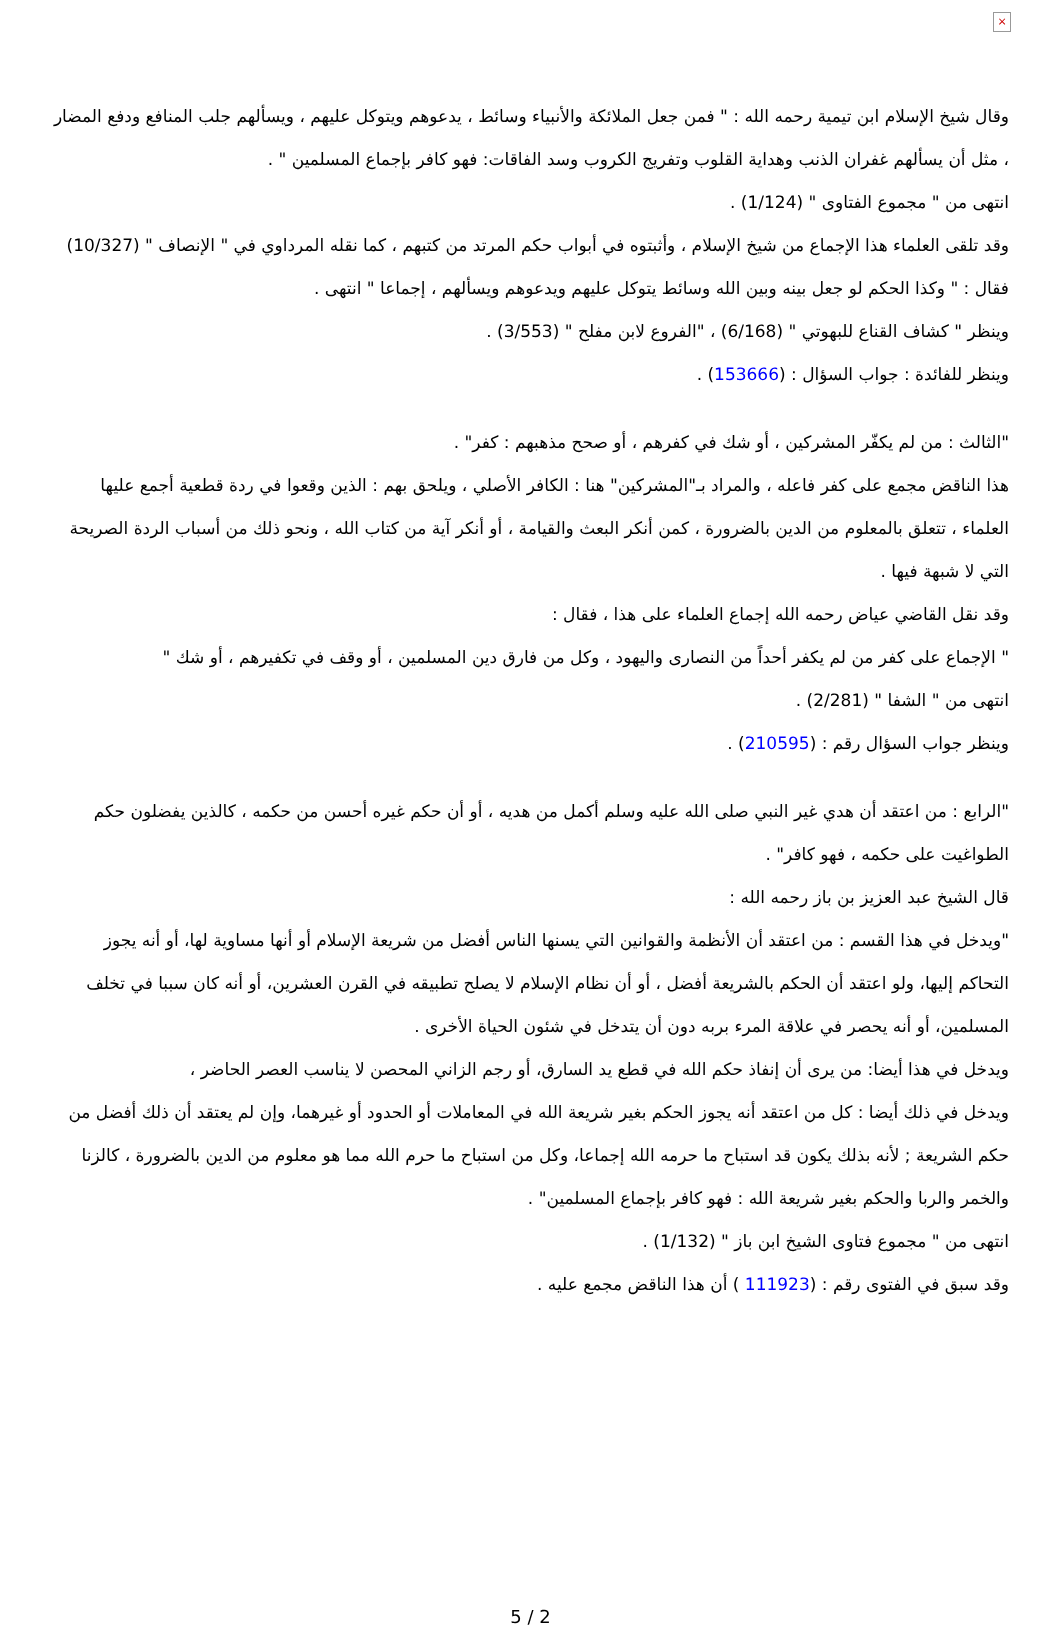×
وقال شيخ الإسلام ابن تيمية رحمه الله : " فمن جعل الملائكة والأنبياء وسائط ، يدعوهم ويتوكل عليهم ، ويسألهم جلب المنافع ودفع المضار ، مثل أن يسألهم غفران الذنب وهداية القلوب وتفريج الكروب وسد الفاقات: فهو كافر بإجماع المسلمين " .
انتهى من " مجموع الفتاوى " (1/124) .
وقد تلقى العلماء هذا الإجماع من شيخ الإسلام ، وأثبتوه في أبواب حكم المرتد من كتبهم ، كما نقله المرداوي في " الإنصاف " (10/327) فقال : " وكذا الحكم لو جعل بينه وبين الله وسائط يتوكل عليهم ويدعوهم ويسألهم ، إجماعا " انتهى .
وينظر " كشاف القناع للبهوتي " (6/168) ، "الفروع لابن مفلح " (3/553) .
وينظر للفائدة : جواب السؤال : (153666) .
"الثالث : من لم يكفّر المشركين ، أو شك في كفرهم ، أو صحح مذهبهم : كفر" .
هذا الناقض مجمع على كفر فاعله ، والمراد بـ"المشركين" هنا : الكافر الأصلي ، ويلحق بهم : الذين وقعوا في ردة قطعية أجمع عليها العلماء ، تتعلق بالمعلوم من الدين بالضرورة ، كمن أنكر البعث والقيامة ، أو أنكر آية من كتاب الله ، ونحو ذلك من أسباب الردة الصريحة التي لا شبهة فيها .
وقد نقل القاضي عياض رحمه الله إجماع العلماء على هذا ، فقال :
" الإجماع على كفر من لم يكفر أحداً من النصارى واليهود ، وكل من فارق دين المسلمين ، أو وقف في تكفيرهم ، أو شك "
انتهى من " الشفا " (2/281) .
وينظر جواب السؤال رقم : (210595) .
"الرابع : من اعتقد أن هدي غير النبي صلى الله عليه وسلم أكمل من هديه ، أو أن حكم غيره أحسن من حكمه ، كالذين يفضلون حكم الطواغيت على حكمه ، فهو كافر" .
قال الشيخ عبد العزيز بن باز رحمه الله :
"ويدخل في هذا القسم : من اعتقد أن الأنظمة والقوانين التي يسنها الناس أفضل من شريعة الإسلام أو أنها مساوية لها، أو أنه يجوز التحاكم إليها، ولو اعتقد أن الحكم بالشريعة أفضل ، أو أن نظام الإسلام لا يصلح تطبيقه في القرن العشرين، أو أنه كان سببا في تخلف المسلمين، أو أنه يحصر في علاقة المرء بربه دون أن يتدخل في شئون الحياة الأخرى .
ويدخل في هذا أيضا: من يرى أن إنفاذ حكم الله في قطع يد السارق، أو رجم الزاني المحصن لا يناسب العصر الحاضر ،
ويدخل في ذلك أيضا : كل من اعتقد أنه يجوز الحكم بغير شريعة الله في المعاملات أو الحدود أو غيرهما، وإن لم يعتقد أن ذلك أفضل من حكم الشريعة ; لأنه بذلك يكون قد استباح ما حرمه الله إجماعا، وكل من استباح ما حرم الله مما هو معلوم من الدين بالضرورة ، كالزنا والخمر والربا والحكم بغير شريعة الله : فهو كافر بإجماع المسلمين" .
انتهى من " مجموع فتاوى الشيخ ابن باز " (1/132) .
وقد سبق في الفتوى رقم : (111923 ) أن هذا الناقض مجمع عليه .
5 / 2